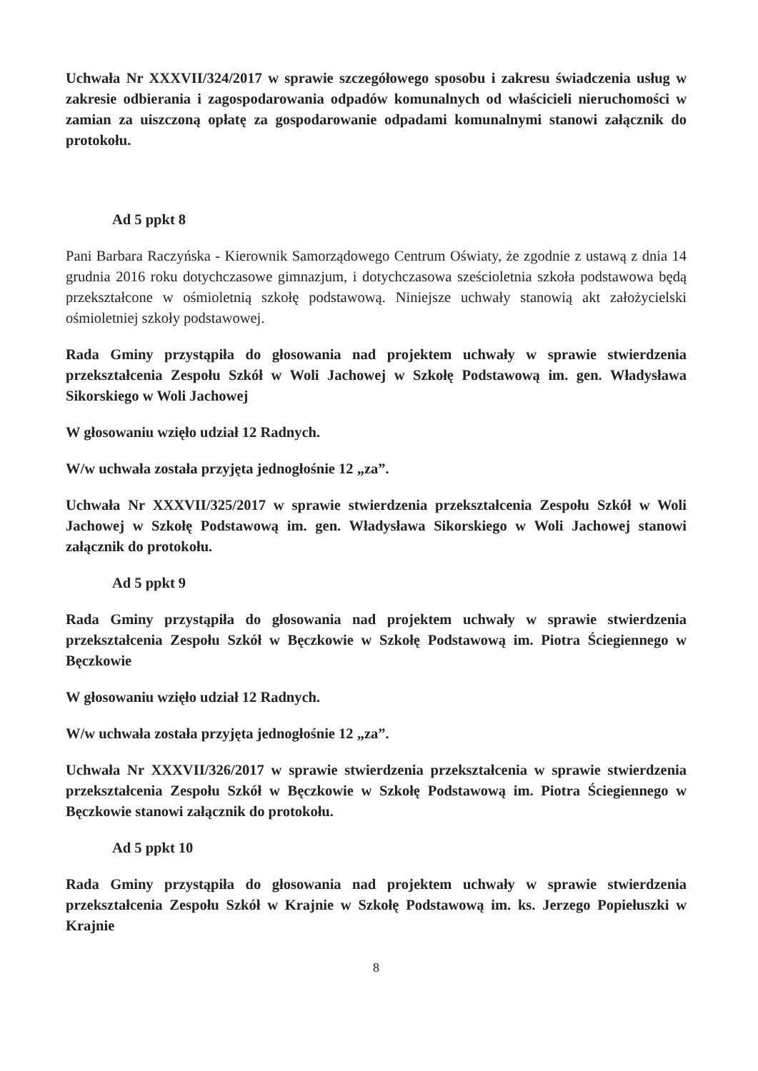Uchwała Nr XXXVII/324/2017 w sprawie szczegółowego sposobu i zakresu świadczenia usług w zakresie odbierania i zagospodarowania odpadów komunalnych od właścicieli nieruchomości w zamian za uiszczoną opłatę za gospodarowanie odpadami komunalnymi stanowi załącznik do protokołu.
Ad 5 ppkt 8
Pani Barbara Raczyńska - Kierownik Samorządowego Centrum Oświaty, że zgodnie z ustawą z dnia 14 grudnia 2016 roku dotychczasowe gimnazjum, i dotychczasowa sześcioletnia szkoła podstawowa będą przekształcone w ośmioletnią szkołę podstawową. Niniejsze uchwały stanowią akt założycielski ośmioletniej szkoły podstawowej.
Rada Gminy przystąpiła do głosowania nad projektem uchwały w sprawie stwierdzenia przekształcenia Zespołu Szkół w Woli Jachowej w Szkołę Podstawową im. gen. Władysława Sikorskiego w Woli Jachowej
W głosowaniu wzięło udział 12 Radnych.
W/w uchwała została przyjęta jednogłośnie 12 „za”.
Uchwała Nr XXXVII/325/2017 w sprawie stwierdzenia przekształcenia Zespołu Szkół w Woli Jachowej w Szkołę Podstawową im. gen. Władysława Sikorskiego w Woli Jachowej stanowi załącznik do protokołu.
Ad 5 ppkt 9
Rada Gminy przystąpiła do głosowania nad projektem uchwały w sprawie stwierdzenia przekształcenia Zespołu Szkół w Bęczkowie w Szkołę Podstawową im. Piotra Ściegiennego w Bęczkowie
W głosowaniu wzięło udział 12 Radnych.
W/w uchwała została przyjęta jednogłośnie 12 „za”.
Uchwała Nr XXXVII/326/2017 w sprawie stwierdzenia przekształcenia w sprawie stwierdzenia przekształcenia Zespołu Szkół w Bęczkowie w Szkołę Podstawową im. Piotra Ściegiennego w Bęczkowie stanowi załącznik do protokołu.
Ad 5 ppkt 10
Rada Gminy przystąpiła do głosowania nad projektem uchwały w sprawie stwierdzenia przekształcenia Zespołu Szkół w Krajnie w Szkołę Podstawową im. ks. Jerzego Popiełuszki w Krajnie
8